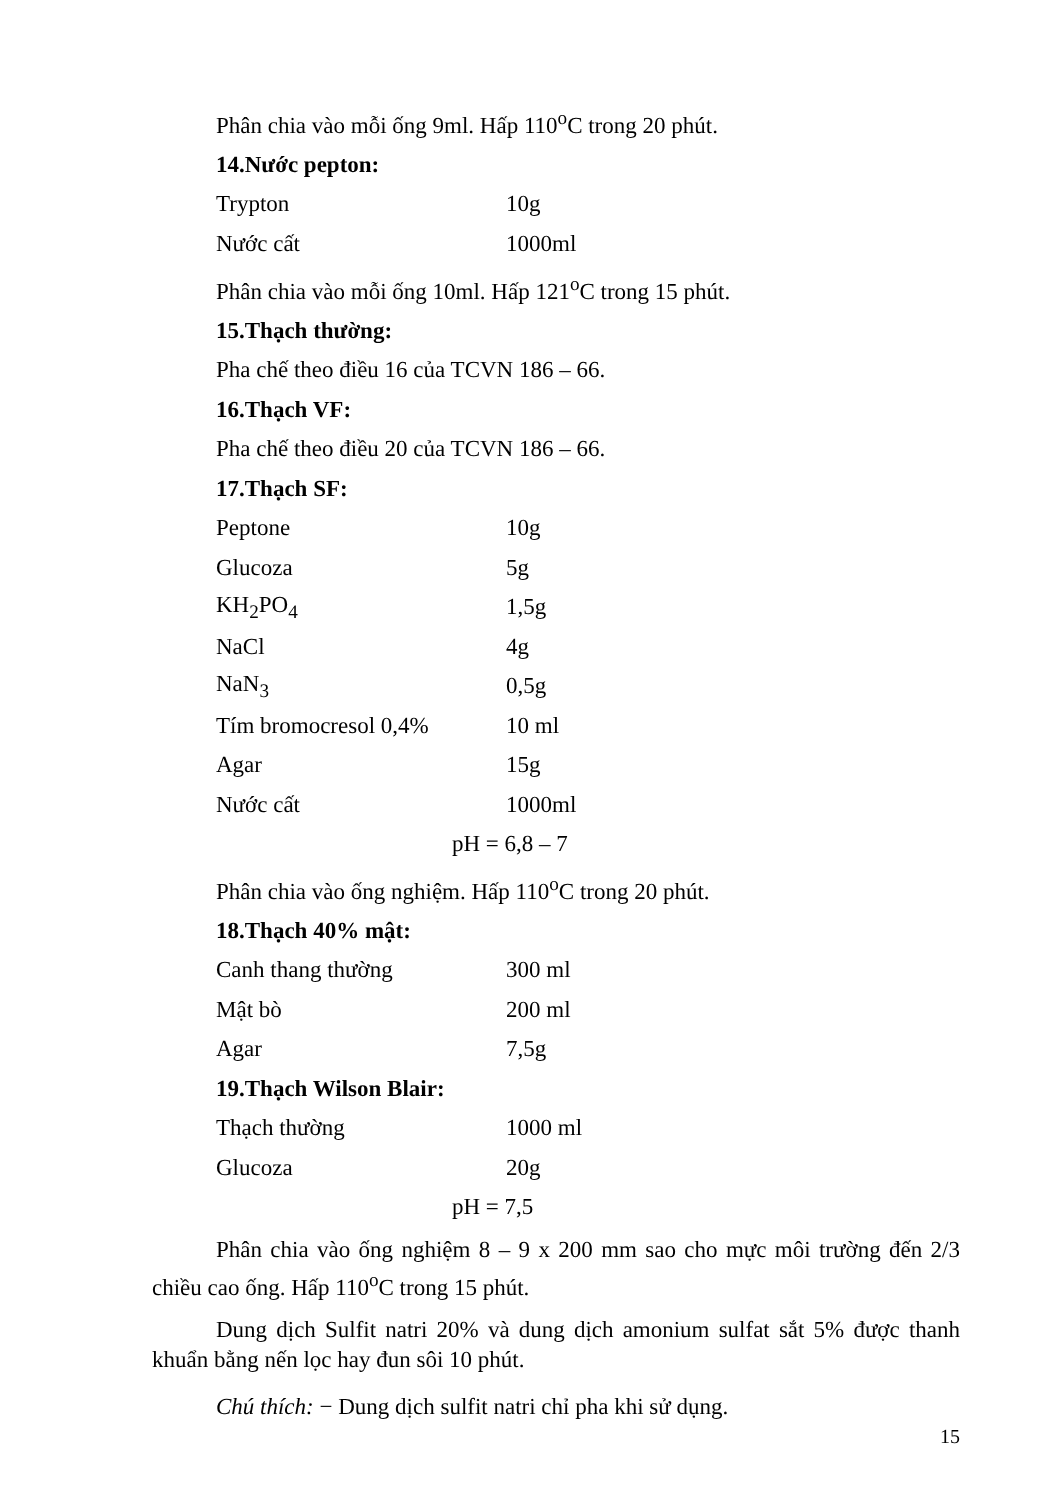Phân chia vào mỗi ống 9ml. Hấp 110<sup>o</sup>C trong 20 phút.
14.Nước pepton:
| Trypton | 10g |
| Nước cất | 1000ml |
Phân chia vào mỗi ống 10ml. Hấp 121<sup>o</sup>C trong 15 phút.
15.Thạch thường:
Pha chế theo điều 16 của TCVN 186 – 66.
16.Thạch VF:
Pha chế theo điều 20 của TCVN 186 – 66.
17.Thạch SF:
| Peptone | 10g |
| Glucoza | 5g |
| KH<sub>2</sub>PO<sub>4</sub> | 1,5g |
| NaCl | 4g |
| NaN<sub>3</sub> | 0,5g |
| Tím bromocresol 0,4% | 10 ml |
| Agar | 15g |
| Nước cất | 1000ml |
pH = 6,8 – 7
Phân chia vào ống nghiệm. Hấp 110<sup>o</sup>C trong 20 phút.
18.Thạch 40% mật:
| Canh thang thường | 300 ml |
| Mật bò | 200 ml |
| Agar | 7,5g |
19.Thạch Wilson Blair:
| Thạch thường | 1000 ml |
| Glucoza | 20g |
pH = 7,5
Phân chia vào ống nghiệm 8 – 9 x 200 mm sao cho mực môi trường đến 2/3 chiều cao ống. Hấp 110<sup>o</sup>C trong 15 phút.
Dung dịch Sulfit natri 20% và dung dịch amonium sulfat sắt 5% được thanh khuẩn bằng nến lọc hay đun sôi 10 phút.
Chú thích: − Dung dịch sulfit natri chỉ pha khi sử dụng.
15